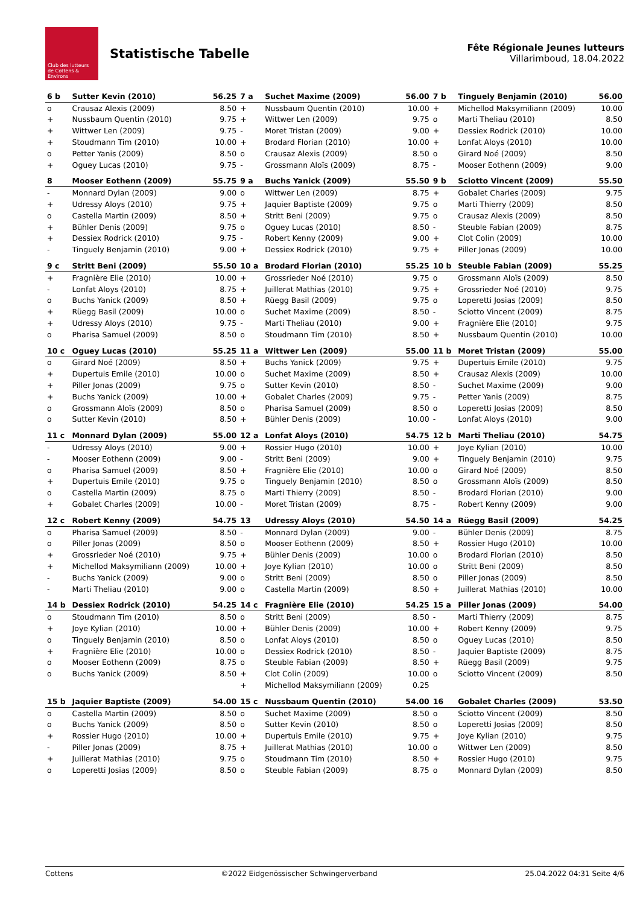Club des lutteurs
de Cottens & Environs
Statistische Tabelle
Fête Régionale Jeunes lutteurs
Villarimboud, 18.04.2022
| 6 b | Sutter Kevin (2010) | 56.25 | 7 a | Suchet Maxime (2009) | 56.00 | 7 b | Tinguely Benjamin (2010) | 56.00 |
| o | Crausaz Alexis (2009) | 8.50 | + | Nussbaum Quentin (2010) | 10.00 | + | Michellod Maksymiliann (2009) | 10.00 |
| + | Nussbaum Quentin (2010) | 9.75 | + | Wittwer Len (2009) | 9.75 | o | Marti Theliau (2010) | 8.50 |
| + | Wittwer Len (2009) | 9.75 | - | Moret Tristan (2009) | 9.00 | + | Dessiex Rodrick (2010) | 10.00 |
| + | Stoudmann Tim (2010) | 10.00 | + | Brodard Florian (2010) | 10.00 | + | Lonfat Aloys (2010) | 10.00 |
| o | Petter Yanis (2009) | 8.50 | o | Crausaz Alexis (2009) | 8.50 | o | Girard Noé (2009) | 8.50 |
| + | Oguey Lucas (2010) | 9.75 | - | Grossmann Aloïs (2009) | 8.75 | - | Mooser Eothenn (2009) | 9.00 |
| 8 | Mooser Eothenn (2009) | 55.75 | 9 a | Buchs Yanick (2009) | 55.50 | 9 b | Sciotto Vincent (2009) | 55.50 |
| - | Monnard Dylan (2009) | 9.00 | o | Wittwer Len (2009) | 8.75 | + | Gobalet Charles (2009) | 9.75 |
| + | Udressy Aloys (2010) | 9.75 | + | Jaquier Baptiste (2009) | 9.75 | o | Marti Thierry (2009) | 8.50 |
| o | Castella Martin (2009) | 8.50 | + | Stritt Beni (2009) | 9.75 | o | Crausaz Alexis (2009) | 8.50 |
| + | Bühler Denis (2009) | 9.75 | o | Oguey Lucas (2010) | 8.50 | - | Steuble Fabian (2009) | 8.75 |
| + | Dessiex Rodrick (2010) | 9.75 | - | Robert Kenny (2009) | 9.00 | + | Clot Colin (2009) | 10.00 |
| - | Tinguely Benjamin (2010) | 9.00 | + | Dessiex Rodrick (2010) | 9.75 | + | Piller Jonas (2009) | 10.00 |
| 9 c | Stritt Beni (2009) | 55.50 | 10 a | Brodard Florian (2010) | 55.25 | 10 b | Steuble Fabian (2009) | 55.25 |
| + | Fragnière Elie (2010) | 10.00 | + | Grossrieder Noé (2010) | 9.75 | o | Grossmann Aloïs (2009) | 8.50 |
| - | Lonfat Aloys (2010) | 8.75 | + | Juillerat Mathias (2010) | 9.75 | + | Grossrieder Noé (2010) | 9.75 |
| o | Buchs Yanick (2009) | 8.50 | + | Rüegg Basil (2009) | 9.75 | o | Loperetti Josias (2009) | 8.50 |
| + | Rüegg Basil (2009) | 10.00 | o | Suchet Maxime (2009) | 8.50 | - | Sciotto Vincent (2009) | 8.75 |
| + | Udressy Aloys (2010) | 9.75 | - | Marti Theliau (2010) | 9.00 | + | Fragnière Elie (2010) | 9.75 |
| o | Pharisa Samuel (2009) | 8.50 | o | Stoudmann Tim (2010) | 8.50 | + | Nussbaum Quentin (2010) | 10.00 |
| 10 c | Oguey Lucas (2010) | 55.25 | 11 a | Wittwer Len (2009) | 55.00 | 11 b | Moret Tristan (2009) | 55.00 |
| o | Girard Noé (2009) | 8.50 | + | Buchs Yanick (2009) | 9.75 | + | Dupertuis Emile (2010) | 9.75 |
| + | Dupertuis Emile (2010) | 10.00 | o | Suchet Maxime (2009) | 8.50 | + | Crausaz Alexis (2009) | 10.00 |
| + | Piller Jonas (2009) | 9.75 | o | Sutter Kevin (2010) | 8.50 | - | Suchet Maxime (2009) | 9.00 |
| + | Buchs Yanick (2009) | 10.00 | + | Gobalet Charles (2009) | 9.75 | - | Petter Yanis (2009) | 8.75 |
| o | Grossmann Aloïs (2009) | 8.50 | o | Pharisa Samuel (2009) | 8.50 | o | Loperetti Josias (2009) | 8.50 |
| o | Sutter Kevin (2010) | 8.50 | + | Bühler Denis (2009) | 10.00 | - | Lonfat Aloys (2010) | 9.00 |
| 11 c | Monnard Dylan (2009) | 55.00 | 12 a | Lonfat Aloys (2010) | 54.75 | 12 b | Marti Theliau (2010) | 54.75 |
| - | Udressy Aloys (2010) | 9.00 | + | Rossier Hugo (2010) | 10.00 | + | Joye Kylian (2010) | 10.00 |
| - | Mooser Eothenn (2009) | 9.00 | - | Stritt Beni (2009) | 9.00 | + | Tinguely Benjamin (2010) | 9.75 |
| o | Pharisa Samuel (2009) | 8.50 | + | Fragnière Elie (2010) | 10.00 | o | Girard Noé (2009) | 8.50 |
| + | Dupertuis Emile (2010) | 9.75 | o | Tinguely Benjamin (2010) | 8.50 | o | Grossmann Aloïs (2009) | 8.50 |
| o | Castella Martin (2009) | 8.75 | o | Marti Thierry (2009) | 8.50 | - | Brodard Florian (2010) | 9.00 |
| + | Gobalet Charles (2009) | 10.00 | - | Moret Tristan (2009) | 8.75 | - | Robert Kenny (2009) | 9.00 |
| 12 c | Robert Kenny (2009) | 54.75 | 13 | Udressy Aloys (2010) | 54.50 | 14 a | Rüegg Basil (2009) | 54.25 |
| o | Pharisa Samuel (2009) | 8.50 | - | Monnard Dylan (2009) | 9.00 | - | Bühler Denis (2009) | 8.75 |
| o | Piller Jonas (2009) | 8.50 | o | Mooser Eothenn (2009) | 8.50 | + | Rossier Hugo (2010) | 10.00 |
| + | Grossrieder Noé (2010) | 9.75 | + | Bühler Denis (2009) | 10.00 | o | Brodard Florian (2010) | 8.50 |
| + | Michellod Maksymiliann (2009) | 10.00 | + | Joye Kylian (2010) | 10.00 | o | Stritt Beni (2009) | 8.50 |
| - | Buchs Yanick (2009) | 9.00 | o | Stritt Beni (2009) | 8.50 | o | Piller Jonas (2009) | 8.50 |
| - | Marti Theliau (2010) | 9.00 | o | Castella Martin (2009) | 8.50 | + | Juillerat Mathias (2010) | 10.00 |
| 14 b | Dessiex Rodrick (2010) | 54.25 | 14 c | Fragnière Elie (2010) | 54.25 | 15 a | Piller Jonas (2009) | 54.00 |
| o | Stoudmann Tim (2010) | 8.50 | o | Stritt Beni (2009) | 8.50 | - | Marti Thierry (2009) | 8.75 |
| + | Joye Kylian (2010) | 10.00 | + | Bühler Denis (2009) | 10.00 | + | Robert Kenny (2009) | 9.75 |
| o | Tinguely Benjamin (2010) | 8.50 | o | Lonfat Aloys (2010) | 8.50 | o | Oguey Lucas (2010) | 8.50 |
| + | Fragnière Elie (2010) | 10.00 | o | Dessiex Rodrick (2010) | 8.50 | - | Jaquier Baptiste (2009) | 8.75 |
| o | Mooser Eothenn (2009) | 8.75 | o | Steuble Fabian (2009) | 8.50 | + | Rüegg Basil (2009) | 9.75 |
| o | Buchs Yanick (2009) | 8.50 | + | Clot Colin (2009) | 10.00 | o | Sciotto Vincent (2009) | 8.50 |
| | | | + | Michellod Maksymiliann (2009) | 0.25 | | | |
| 15 b | Jaquier Baptiste (2009) | 54.00 | 15 c | Nussbaum Quentin (2010) | 54.00 | 16 | Gobalet Charles (2009) | 53.50 |
| o | Castella Martin (2009) | 8.50 | o | Suchet Maxime (2009) | 8.50 | o | Sciotto Vincent (2009) | 8.50 |
| o | Buchs Yanick (2009) | 8.50 | o | Sutter Kevin (2010) | 8.50 | o | Loperetti Josias (2009) | 8.50 |
| + | Rossier Hugo (2010) | 10.00 | + | Dupertuis Emile (2010) | 9.75 | + | Joye Kylian (2010) | 9.75 |
| - | Piller Jonas (2009) | 8.75 | + | Juillerat Mathias (2010) | 10.00 | o | Wittwer Len (2009) | 8.50 |
| + | Juillerat Mathias (2010) | 9.75 | o | Stoudmann Tim (2010) | 8.50 | + | Rossier Hugo (2010) | 9.75 |
| o | Loperetti Josias (2009) | 8.50 | o | Steuble Fabian (2009) | 8.75 | o | Monnard Dylan (2009) | 8.50 |
Cottens ©2022 Eidgenössischer Schwingerverband 25.04.2022 04:31 Seite 4/6